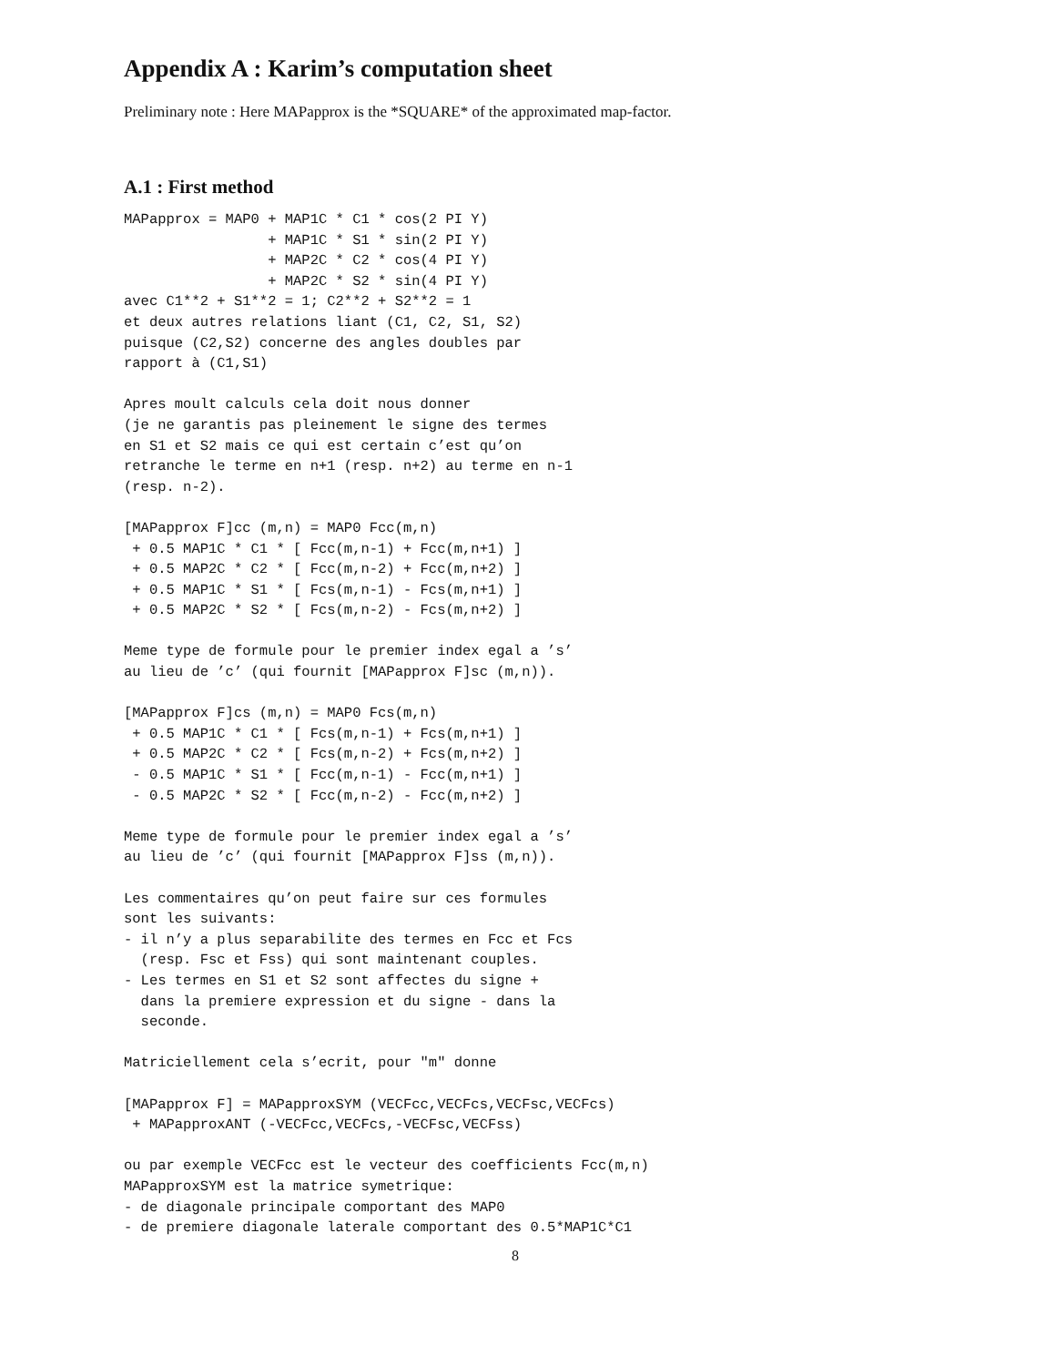Appendix A : Karim’s computation sheet
Preliminary note : Here MAPapprox is the *SQUARE* of the approximated map-factor.
A.1 : First method
MAPapprox = MAP0 + MAP1C * C1 * cos(2 PI Y)
                 + MAP1C * S1 * sin(2 PI Y)
                 + MAP2C * C2 * cos(4 PI Y)
                 + MAP2C * S2 * sin(4 PI Y)
avec C1**2 + S1**2 = 1; C2**2 + S2**2 = 1
et deux autres relations liant (C1, C2, S1, S2)
puisque (C2,S2) concerne des angles doubles par
rapport à (C1,S1)

Apres moult calculs cela doit nous donner
(je ne garantis pas pleinement le signe des termes
en S1 et S2 mais ce qui est certain c’est qu’on
retranche le terme en n+1 (resp. n+2) au terme en n-1
(resp. n-2).

[MAPapprox F]cc (m,n) = MAP0 Fcc(m,n)
 + 0.5 MAP1C * C1 * [ Fcc(m,n-1) + Fcc(m,n+1) ]
 + 0.5 MAP2C * C2 * [ Fcc(m,n-2) + Fcc(m,n+2) ]
 + 0.5 MAP1C * S1 * [ Fcs(m,n-1) - Fcs(m,n+1) ]
 + 0.5 MAP2C * S2 * [ Fcs(m,n-2) - Fcs(m,n+2) ]

Meme type de formule pour le premier index egal a ’s’
au lieu de ’c’ (qui fournit [MAPapprox F]sc (m,n)).

[MAPapprox F]cs (m,n) = MAP0 Fcs(m,n)
 + 0.5 MAP1C * C1 * [ Fcs(m,n-1) + Fcs(m,n+1) ]
 + 0.5 MAP2C * C2 * [ Fcs(m,n-2) + Fcs(m,n+2) ]
 - 0.5 MAP1C * S1 * [ Fcc(m,n-1) - Fcc(m,n+1) ]
 - 0.5 MAP2C * S2 * [ Fcc(m,n-2) - Fcc(m,n+2) ]

Meme type de formule pour le premier index egal a ’s’
au lieu de ’c’ (qui fournit [MAPapprox F]ss (m,n)).

Les commentaires qu’on peut faire sur ces formules
sont les suivants:
- il n’y a plus separabilite des termes en Fcc et Fcs
  (resp. Fsc et Fss) qui sont maintenant couples.
- Les termes en S1 et S2 sont affectes du signe +
  dans la premiere expression et du signe - dans la
  seconde.

Matriciellement cela s’ecrit, pour "m" donne

[MAPapprox F] = MAPapproxSYM (VECFcc,VECFcs,VECFsc,VECFcs)
 + MAPapproxANT (-VECFcc,VECFcs,-VECFsc,VECFss)

ou par exemple VECFcc est le vecteur des coefficients Fcc(m,n)
MAPapproxSYM est la matrice symetrique:
- de diagonale principale comportant des MAP0
- de premiere diagonale laterale comportant des 0.5*MAP1C*C1
8